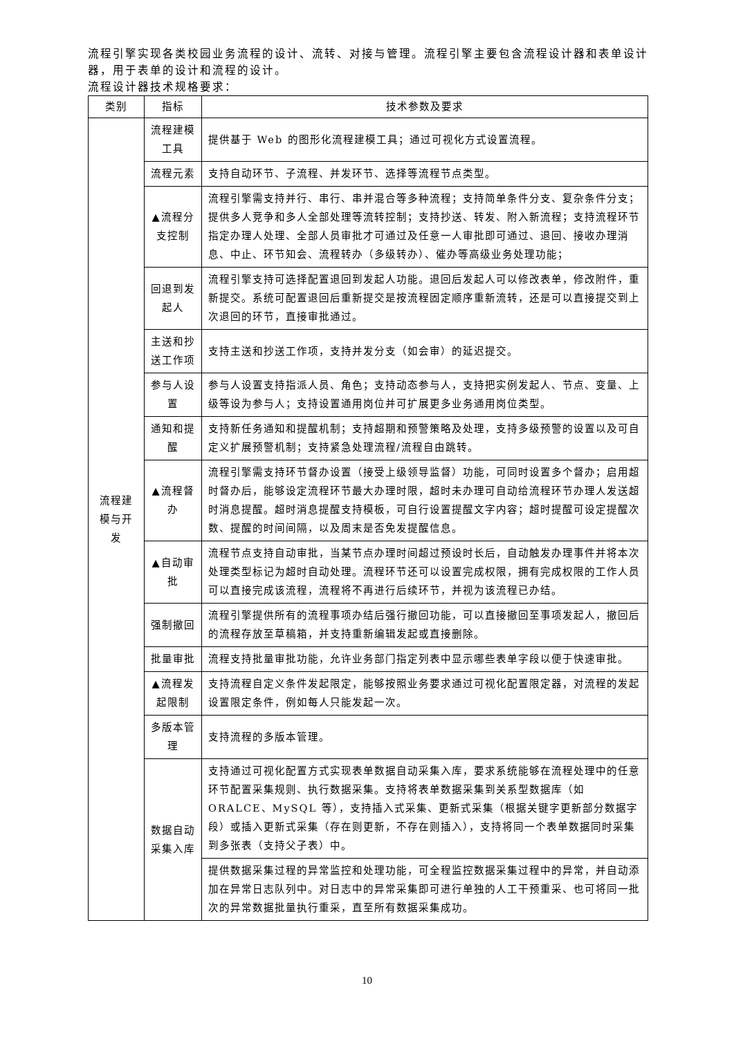流程引擎实现各类校园业务流程的设计、流转、对接与管理。流程引擎主要包含流程设计器和表单设计器，用于表单的设计和流程的设计。
流程设计器技术规格要求：
| 类别 | 指标 | 技术参数及要求 |
| --- | --- | --- |
| 流程建模与开发 | 流程建模工具 | 提供基于 Web 的图形化流程建模工具；通过可视化方式设置流程。 |
| | 流程元素 | 支持自动环节、子流程、并发环节、选择等流程节点类型。 |
| | ▲流程分支控制 | 流程引擎需支持并行、串行、串并混合等多种流程；支持简单条件分支、复杂条件分支；提供多人竞争和多人全部处理等流转控制；支持抄送、转发、附入新流程；支持流程环节指定办理人处理、全部人员审批才可通过及任意一人审批即可通过、退回、接收办理消息、中止、环节知会、流程转办（多级转办）、催办等高级业务处理功能； |
| | 回退到发起人 | 流程引擎支持可选择配置退回到发起人功能。退回后发起人可以修改表单，修改附件，重新提交。系统可配置退回后重新提交是按流程固定顺序重新流转，还是可以直接提交到上次退回的环节，直接审批通过。 |
| | 主送和抄送工作项 | 支持主送和抄送工作项，支持并发分支（如会审）的延迟提交。 |
| | 参与人设置 | 参与人设置支持指派人员、角色；支持动态参与人，支持把实例发起人、节点、变量、上级等设为参与人；支持设置通用岗位并可扩展更多业务通用岗位类型。 |
| | 通知和提醒 | 支持新任务通知和提醒机制；支持超期和预警策略及处理，支持多级预警的设置以及可自定义扩展预警机制；支持紧急处理流程/流程自由跳转。 |
| | ▲流程督办 | 流程引擎需支持环节督办设置（接受上级领导监督）功能，可同时设置多个督办；启用超时督办后，能够设定流程环节最大办理时限，超时未办理可自动给流程环节办理人发送超时消息提醒。超时消息提醒支持模板，可自行设置提醒文字内容；超时提醒可设定提醒次数、提醒的时间间隔，以及周末是否免发提醒信息。 |
| | ▲自动审批 | 流程节点支持自动审批，当某节点办理时间超过预设时长后，自动触发办理事件并将本次处理类型标记为超时自动处理。流程环节还可以设置完成权限，拥有完成权限的工作人员可以直接完成该流程，流程将不再进行后续环节，并视为该流程已办结。 |
| | 强制撤回 | 流程引擎提供所有的流程事项办结后强行撤回功能，可以直接撤回至事项发起人，撤回后的流程存放至草稿箱，并支持重新编辑发起或直接删除。 |
| | 批量审批 | 流程支持批量审批功能，允许业务部门指定列表中显示哪些表单字段以便于快速审批。 |
| | ▲流程发起限制 | 支持流程自定义条件发起限定，能够按照业务要求通过可视化配置限定器，对流程的发起设置限定条件，例如每人只能发起一次。 |
| | 多版本管理 | 支持流程的多版本管理。 |
| | 数据自动采集入库 | 支持通过可视化配置方式实现表单数据自动采集入库，要求系统能够在流程处理中的任意环节配置采集规则、执行数据采集。支持将表单数据采集到关系型数据库（如 ORALCE、MySQL 等），支持插入式采集、更新式采集（根据关键字更新部分数据字段）或插入更新式采集（存在则更新，不存在则插入），支持将同一个表单数据同时采集到多张表（支持父子表）中。 |
| | | 提供数据采集过程的异常监控和处理功能，可全程监控数据采集过程中的异常，并自动添加在异常日志队列中。对日志中的异常采集即可进行单独的人工干预重采、也可将同一批次的异常数据批量执行重采，直至所有数据采集成功。 |
10